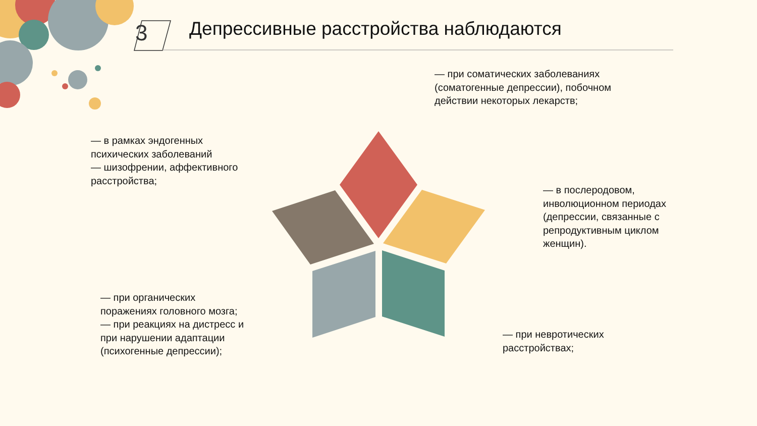3
Депрессивные расстройства наблюдаются
— при соматических заболеваниях
(соматогенные депрессии), побочном
действии некоторых лекарств;
— в рамках эндогенных
психических заболеваний
— шизофрении, аффективного
расстройства;
— в послеродовом,
инволюционном периодах
(депрессии, связанные с
репродуктивным циклом
женщин).
— при органических
поражениях головного мозга;
— при реакциях на дистресс и
при нарушении адаптации
(психогенные депрессии);
— при невротических
расстройствах;